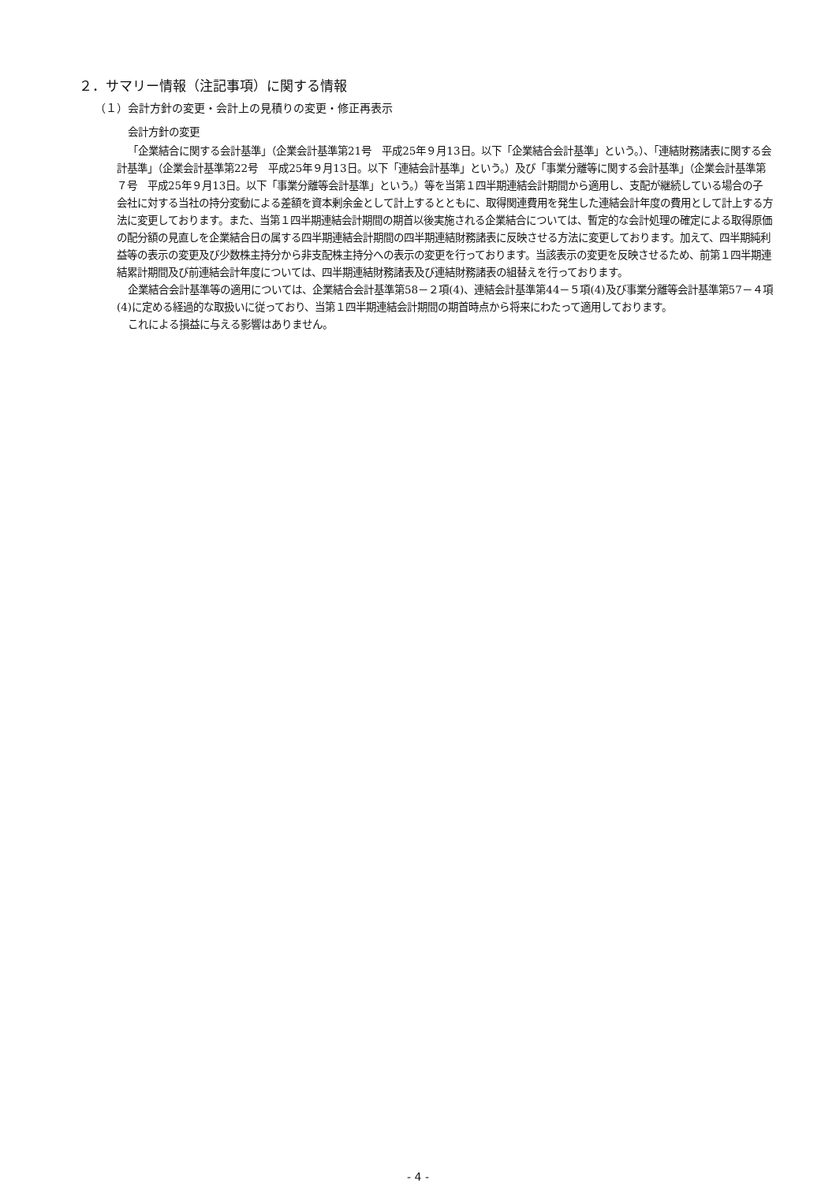２．サマリー情報（注記事項）に関する情報
（１）会計方針の変更・会計上の見積りの変更・修正再表示
会計方針の変更
「企業結合に関する会計基準」（企業会計基準第21号　平成25年９月13日。以下「企業結合会計基準」という。）、「連結財務諸表に関する会計基準」（企業会計基準第22号　平成25年９月13日。以下「連結会計基準」という。）及び「事業分離等に関する会計基準」（企業会計基準第７号　平成25年９月13日。以下「事業分離等会計基準」という。）等を当第１四半期連結会計期間から適用し、支配が継続している場合の子会社に対する当社の持分変動による差額を資本剰余金として計上するとともに、取得関連費用を発生した連結会計年度の費用として計上する方法に変更しております。また、当第１四半期連結会計期間の期首以後実施される企業結合については、暫定的な会計処理の確定による取得原価の配分額の見直しを企業結合日の属する四半期連結会計期間の四半期連結財務諸表に反映させる方法に変更しております。加えて、四半期純利益等の表示の変更及び少数株主持分から非支配株主持分への表示の変更を行っております。当該表示の変更を反映させるため、前第１四半期連結累計期間及び前連結会計年度については、四半期連結財務諸表及び連結財務諸表の組替えを行っております。
企業結合会計基準等の適用については、企業結合会計基準第58－２項(4)、連結会計基準第44－５項(4)及び事業分離等会計基準第57－４項(4)に定める経過的な取扱いに従っており、当第１四半期連結会計期間の期首時点から将来にわたって適用しております。
これによる損益に与える影響はありません。
- 4 -